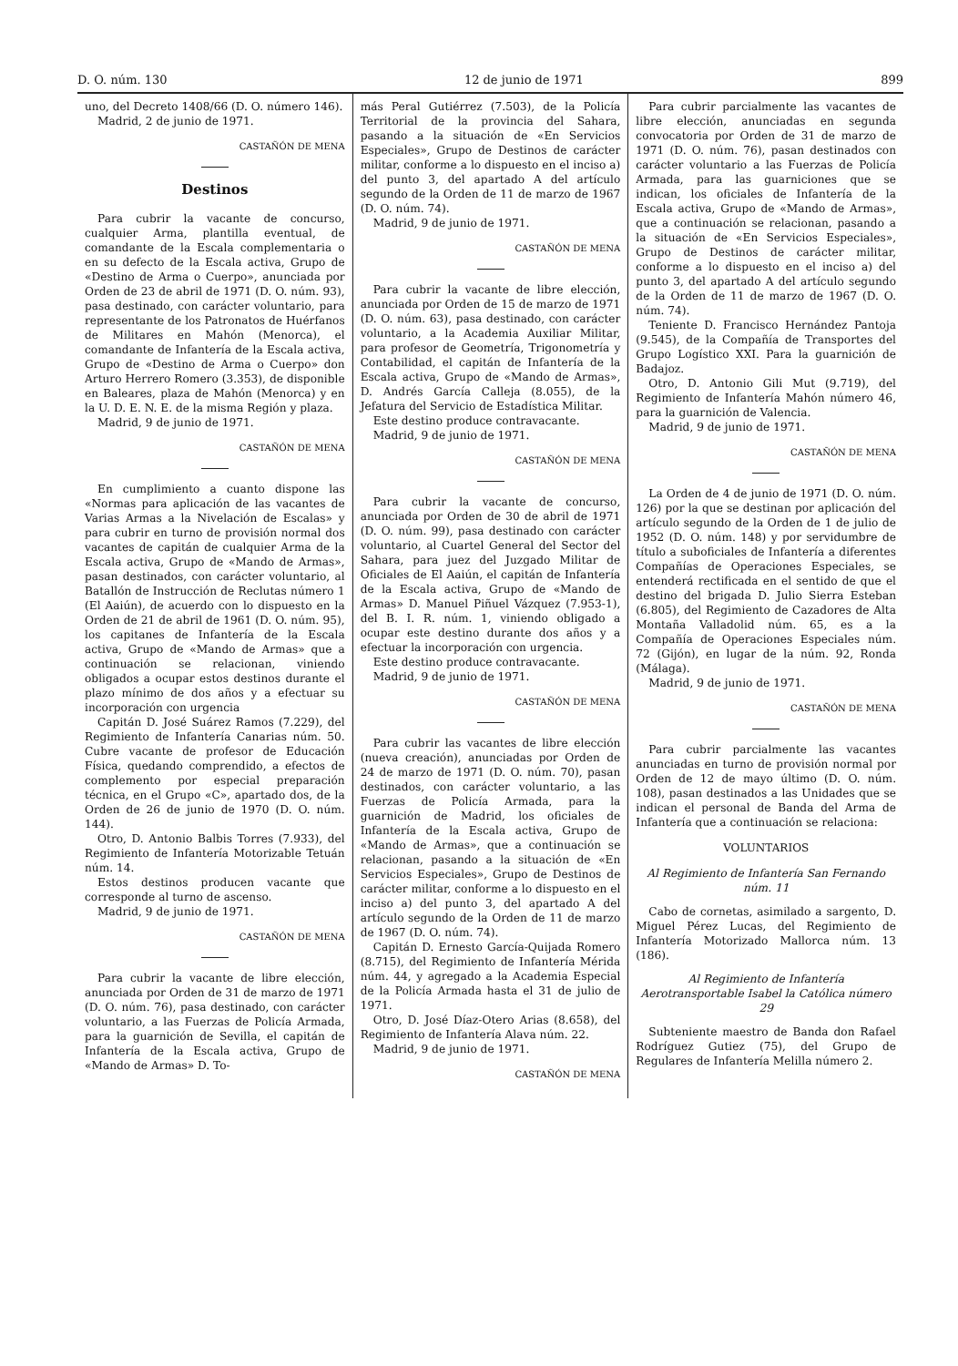D. O. núm. 130 12 de junio de 1971 899
uno, del Decreto 1408/66 (D. O. número 146).
Madrid, 2 de junio de 1971.
CASTAÑÓN DE MENA
Destinos
Para cubrir la vacante de concurso, cualquier Arma, plantilla eventual, de comandante de la Escala complementaria o en su defecto de la Escala activa, Grupo de «Destino de Arma o Cuerpo», anunciada por Orden de 23 de abril de 1971 (D. O. núm. 93), pasa destinado, con carácter voluntario, para representante de los Patronatos de Huérfanos de Militares en Mahón (Menorca), el comandante de Infantería de la Escala activa, Grupo de «Destino de Arma o Cuerpo» don Arturo Herrero Romero (3.353), de disponible en Baleares, plaza de Mahón (Menorca) y en la U. D. E. N. E. de la misma Región y plaza.
Madrid, 9 de junio de 1971.
CASTAÑÓN DE MENA
En cumplimiento a cuanto dispone las «Normas para aplicación de las vacantes de Varias Armas a la Nivelación de Escalas» y para cubrir en turno de provisión normal dos vacantes de capitán de cualquier Arma de la Escala activa, Grupo de «Mando de Armas», pasan destinados, con carácter voluntario, al Batallón de Instrucción de Reclutas número 1 (El Aaiún), de acuerdo con lo dispuesto en la Orden de 21 de abril de 1961 (D. O. núm. 95), los capitanes de Infantería de la Escala activa, Grupo de «Mando de Armas» que a continuación se relacionan, viniendo obligados a ocupar estos destinos durante el plazo mínimo de dos años y a efectuar su incorporación con urgencia
Capitán D. José Suárez Ramos (7.229), del Regimiento de Infantería Canarias núm. 50. Cubre vacante de profesor de Educación Física, quedando comprendido, a efectos de complemento por especial preparación técnica, en el Grupo «C», apartado dos, de la Orden de 26 de junio de 1970 (D. O. núm. 144).
Otro, D. Antonio Balbis Torres (7.933), del Regimiento de Infantería Motorizable Tetuán núm. 14.
Estos destinos producen vacante que corresponde al turno de ascenso.
Madrid, 9 de junio de 1971.
CASTAÑÓN DE MENA
Para cubrir la vacante de libre elección, anunciada por Orden de 31 de marzo de 1971 (D. O. núm. 76), pasa destinado, con carácter voluntario, a las Fuerzas de Policía Armada, para la guarnición de Sevilla, el capitán de Infantería de la Escala activa, Grupo de «Mando de Armas» D. To-
más Peral Gutiérrez (7.503), de la Policía Territorial de la provincia del Sahara, pasando a la situación de «En Servicios Especiales», Grupo de Destinos de carácter militar, conforme a lo dispuesto en el inciso a) del punto 3, del apartado A del artículo segundo de la Orden de 11 de marzo de 1967 (D. O. núm. 74).
Madrid, 9 de junio de 1971.
CASTAÑÓN DE MENA
Para cubrir la vacante de libre elección, anunciada por Orden de 15 de marzo de 1971 (D. O. núm. 63), pasa destinado, con carácter voluntario, a la Academia Auxiliar Militar, para profesor de Geometría, Trigonometría y Contabilidad, el capitán de Infantería de la Escala activa, Grupo de «Mando de Armas», D. Andrés García Calleja (8.055), de la Jefatura del Servicio de Estadística Militar.
Este destino produce contravacante.
Madrid, 9 de junio de 1971.
CASTAÑÓN DE MENA
Para cubrir la vacante de concurso, anunciada por Orden de 30 de abril de 1971 (D. O. núm. 99), pasa destinado con carácter voluntario, al Cuartel General del Sector del Sahara, para juez del Juzgado Militar de Oficiales de El Aaiún, el capitán de Infantería de la Escala activa, Grupo de «Mando de Armas» D. Manuel Piñuel Vázquez (7.953-1), del B. I. R. núm. 1, viniendo obligado a ocupar este destino durante dos años y a efectuar la incorporación con urgencia.
Este destino produce contravacante.
Madrid, 9 de junio de 1971.
CASTAÑÓN DE MENA
Para cubrir las vacantes de libre elección (nueva creación), anunciadas por Orden de 24 de marzo de 1971 (D. O. núm. 70), pasan destinados, con carácter voluntario, a las Fuerzas de Policía Armada, para la guarnición de Madrid, los oficiales de Infantería de la Escala activa, Grupo de «Mando de Armas», que a continuación se relacionan, pasando a la situación de «En Servicios Especiales», Grupo de Destinos de carácter militar, conforme a lo dispuesto en el inciso a) del punto 3, del apartado A del artículo segundo de la Orden de 11 de marzo de 1967 (D. O. núm. 74).
Capitán D. Ernesto García-Quijada Romero (8.715), del Regimiento de Infantería Mérida núm. 44, y agregado a la Academia Especial de la Policía Armada hasta el 31 de julio de 1971.
Otro, D. José Díaz-Otero Arias (8.658), del Regimiento de Infantería Alava núm. 22.
Madrid, 9 de junio de 1971.
CASTAÑÓN DE MENA
Para cubrir parcialmente las vacantes de libre elección, anunciadas en segunda convocatoria por Orden de 31 de marzo de 1971 (D. O. núm. 76), pasan destinados con carácter voluntario a las Fuerzas de Policía Armada, para las guarniciones que se indican, los oficiales de Infantería de la Escala activa, Grupo de «Mando de Armas», que a continuación se relacionan, pasando a la situación de «En Servicios Especiales», Grupo de Destinos de carácter militar, conforme a lo dispuesto en el inciso a) del punto 3, del apartado A del artículo segundo de la Orden de 11 de marzo de 1967 (D. O. núm. 74).
Teniente D. Francisco Hernández Pantoja (9.545), de la Compañía de Transportes del Grupo Logístico XXI. Para la guarnición de Badajoz.
Otro, D. Antonio Gili Mut (9.719), del Regimiento de Infantería Mahón número 46, para la guarnición de Valencia.
Madrid, 9 de junio de 1971.
CASTAÑÓN DE MENA
La Orden de 4 de junio de 1971 (D. O. núm. 126) por la que se destinan por aplicación del artículo segundo de la Orden de 1 de julio de 1952 (D. O. núm. 148) y por servidumbre de título a suboficiales de Infantería a diferentes Compañías de Operaciones Especiales, se entenderá rectificada en el sentido de que el destino del brigada D. Julio Sierra Esteban (6.805), del Regimiento de Cazadores de Alta Montaña Valladolid núm. 65, es a la Compañía de Operaciones Especiales núm. 72 (Gijón), en lugar de la núm. 92, Ronda (Málaga).
Madrid, 9 de junio de 1971.
CASTAÑÓN DE MENA
Para cubrir parcialmente las vacantes anunciadas en turno de provisión normal por Orden de 12 de mayo último (D. O. núm. 108), pasan destinados a las Unidades que se indican el personal de Banda del Arma de Infantería que a continuación se relaciona:
VOLUNTARIOS
Al Regimiento de Infantería San Fernando núm. 11
Cabo de cornetas, asimilado a sargento, D. Miguel Pérez Lucas, del Regimiento de Infantería Motorizado Mallorca núm. 13 (186).
Al Regimiento de Infantería Aerotransportable Isabel la Católica número 29
Subteniente maestro de Banda don Rafael Rodríguez Gutiez (75), del Grupo de Regulares de Infantería Melilla número 2.